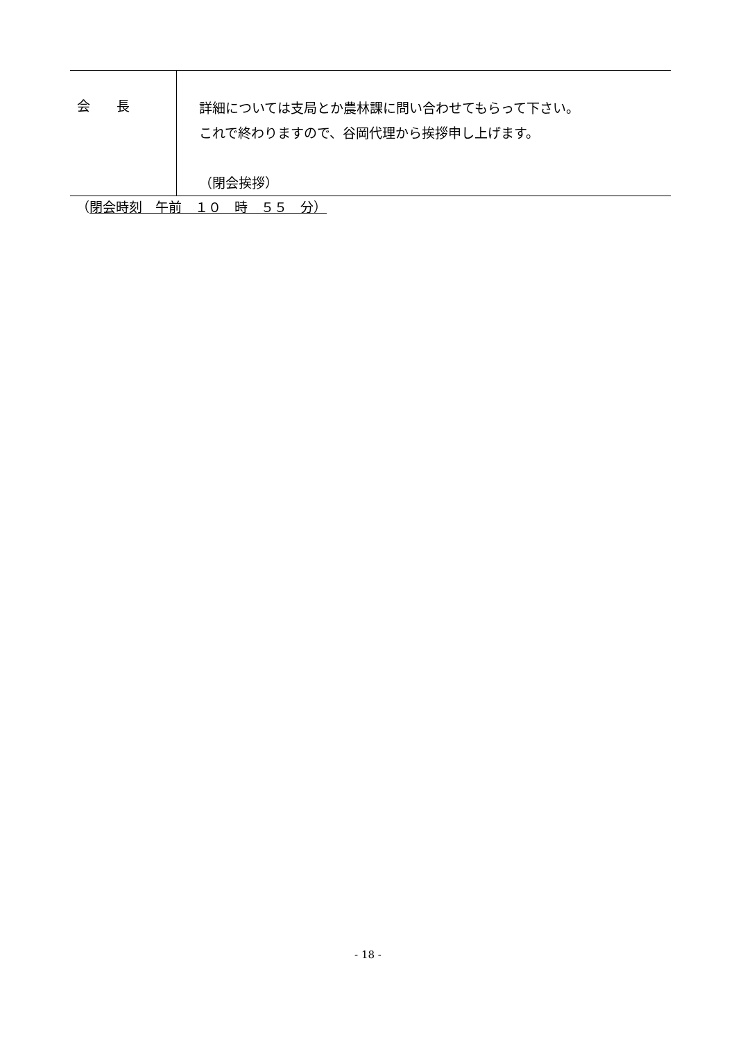| 会 長 | 詳細については支局とか農林課に問い合わせてもらって下さい。 これで終わりますので、谷岡代理から挨拶申し上げます。 （閉会挨拶） |
（閉会時刻　午前　１０　時　５５　分）
- 18 -